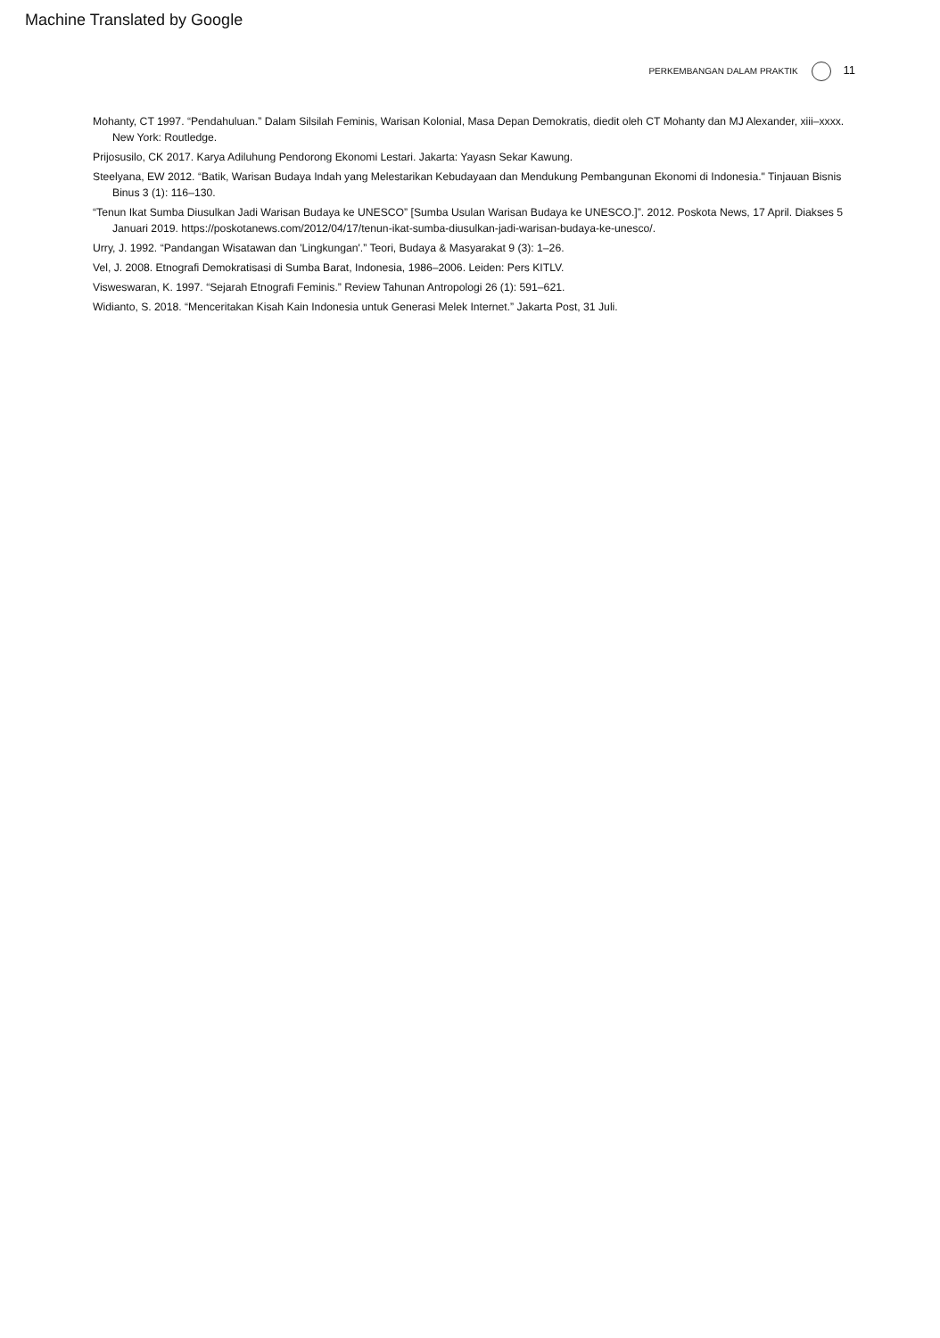Machine Translated by Google
PERKEMBANGAN DALAM PRAKTIK 11
Mohanty, CT 1997. “Pendahuluan.” Dalam Silsilah Feminis, Warisan Kolonial, Masa Depan Demokratis, diedit oleh CT Mohanty dan MJ Alexander, xiii–xxxx. New York: Routledge.
Prijosusilo, CK 2017. Karya Adiluhung Pendorong Ekonomi Lestari. Jakarta: Yayasn Sekar Kawung.
Steelyana, EW 2012. “Batik, Warisan Budaya Indah yang Melestarikan Kebudayaan dan Mendukung Pembangunan Ekonomi di Indonesia." Tinjauan Bisnis Binus 3 (1): 116–130.
“Tenun Ikat Sumba Diusulkan Jadi Warisan Budaya ke UNESCO” [Sumba Usulan Warisan Budaya ke UNESCO.]”. 2012. Poskota News, 17 April. Diakses 5 Januari 2019. https://poskotanews.com/2012/04/17/tenun-ikat-sumba-diusulkan-jadi-warisan-budaya-ke-unesco/.
Urry, J. 1992. “Pandangan Wisatawan dan 'Lingkungan'.” Teori, Budaya & Masyarakat 9 (3): 1–26.
Vel, J. 2008. Etnografi Demokratisasi di Sumba Barat, Indonesia, 1986–2006. Leiden: Pers KITLV.
Visweswaran, K. 1997. “Sejarah Etnografi Feminis.” Review Tahunan Antropologi 26 (1): 591–621.
Widianto, S. 2018. “Menceritakan Kisah Kain Indonesia untuk Generasi Melek Internet.” Jakarta Post, 31 Juli.